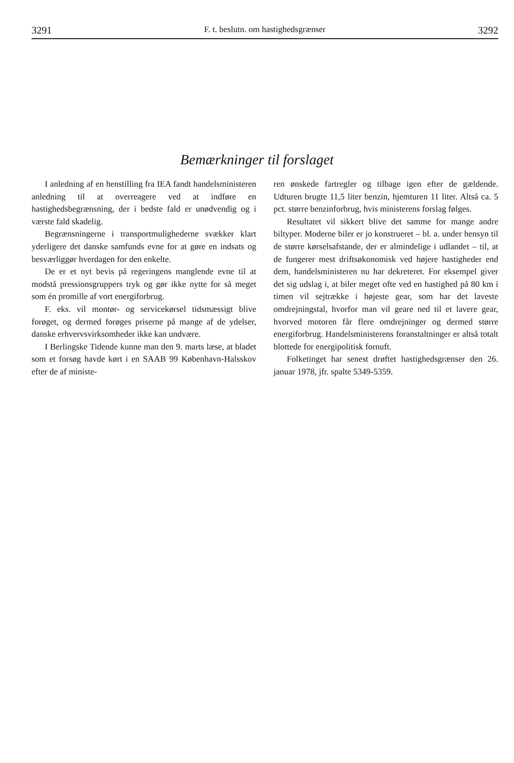3291 F. t. beslutn. om hastighedsgrænser 3292
Bemærkninger til forslaget
I anledning af en henstilling fra IEA fandt handelsministeren anledning til at overreagere ved at indføre en hastighedsbegrænsning, der i bedste fald er unødvendig og i værste fald skadelig.
Begrænsningerne i transportmulighederne svækker klart yderligere det danske samfunds evne for at gøre en indsats og besværliggør hverdagen for den enkelte.
De er et nyt bevis på regeringens manglende evne til at modstå pressionsgruppers tryk og gør ikke nytte for så meget som én promille af vort energiforbrug.
F. eks. vil montør- og servicekørsel tidsmæssigt blive forøget, og dermed forøges priserne på mange af de ydelser, danske erhvervsvirksomheder ikke kan undvære.
I Berlingske Tidende kunne man den 9. marts læse, at bladet som et forsøg havde kørt i en SAAB 99 København-Halsskov efter de af ministe-
ren ønskede fartregler og tilbage igen efter de gældende. Udturen brugte 11,5 liter benzin, hjemturen 11 liter. Altså ca. 5 pct. større benzinforbrug, hvis ministerens forslag følges.
Resultatet vil sikkert blive det samme for mange andre biltyper. Moderne biler er jo konstrueret – bl. a. under hensyn til de større kørselsafstande, der er almindelige i udlandet – til, at de fungerer mest driftsøkonomisk ved højere hastigheder end dem, handelsministeren nu har dekreteret. For eksempel giver det sig udslag i, at biler meget ofte ved en hastighed på 80 km i timen vil sejtrække i højeste gear, som har det laveste omdrejningstal, hvorfor man vil geare ned til et lavere gear, hvorved motoren får flere omdrejninger og dermed større energiforbrug. Handelsministerens foranstaltninger er altså totalt blottede for energipolitisk fornuft.
Folketinget har senest drøftet hastighedsgrænser den 26. januar 1978, jfr. spalte 5349-5359.